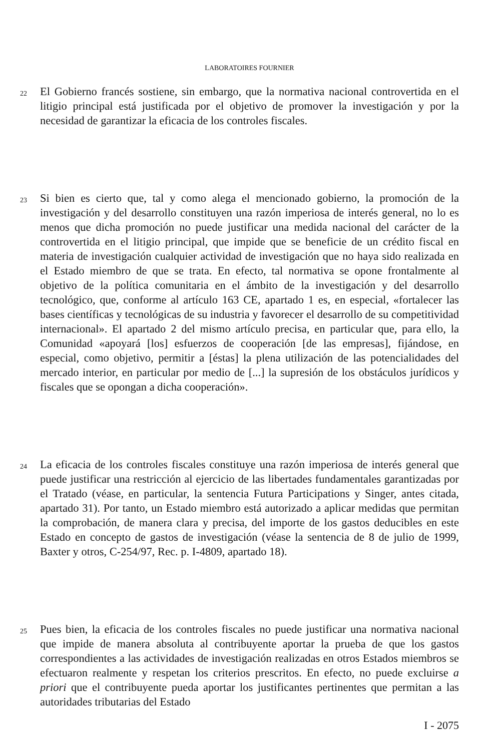LABORATOIRES FOURNIER
22
El Gobierno francés sostiene, sin embargo, que la normativa nacional controvertida en el litigio principal está justificada por el objetivo de promover la investigación y por la necesidad de garantizar la eficacia de los controles fiscales.
23
Si bien es cierto que, tal y como alega el mencionado gobierno, la promoción de la investigación y del desarrollo constituyen una razón imperiosa de interés general, no lo es menos que dicha promoción no puede justificar una medida nacional del carácter de la controvertida en el litigio principal, que impide que se beneficie de un crédito fiscal en materia de investigación cualquier actividad de investigación que no haya sido realizada en el Estado miembro de que se trata. En efecto, tal normativa se opone frontalmente al objetivo de la política comunitaria en el ámbito de la investigación y del desarrollo tecnológico, que, conforme al artículo 163 CE, apartado 1 es, en especial, «fortalecer las bases científicas y tecnológicas de su industria y favorecer el desarrollo de su competitividad internacional». El apartado 2 del mismo artículo precisa, en particular que, para ello, la Comunidad «apoyará [los] esfuerzos de cooperación [de las empresas], fijándose, en especial, como objetivo, permitir a [éstas] la plena utilización de las potencialidades del mercado interior, en particular por medio de [...] la supresión de los obstáculos jurídicos y fiscales que se opongan a dicha cooperación».
24
La eficacia de los controles fiscales constituye una razón imperiosa de interés general que puede justificar una restricción al ejercicio de las libertades fundamentales garantizadas por el Tratado (véase, en particular, la sentencia Futura Participations y Singer, antes citada, apartado 31). Por tanto, un Estado miembro está autorizado a aplicar medidas que permitan la comprobación, de manera clara y precisa, del importe de los gastos deducibles en este Estado en concepto de gastos de investigación (véase la sentencia de 8 de julio de 1999, Baxter y otros, C-254/97, Rec. p. I-4809, apartado 18).
25
Pues bien, la eficacia de los controles fiscales no puede justificar una normativa nacional que impide de manera absoluta al contribuyente aportar la prueba de que los gastos correspondientes a las actividades de investigación realizadas en otros Estados miembros se efectuaron realmente y respetan los criterios prescritos. En efecto, no puede excluirse a priori que el contribuyente pueda aportar los justificantes pertinentes que permitan a las autoridades tributarias del Estado
I - 2075